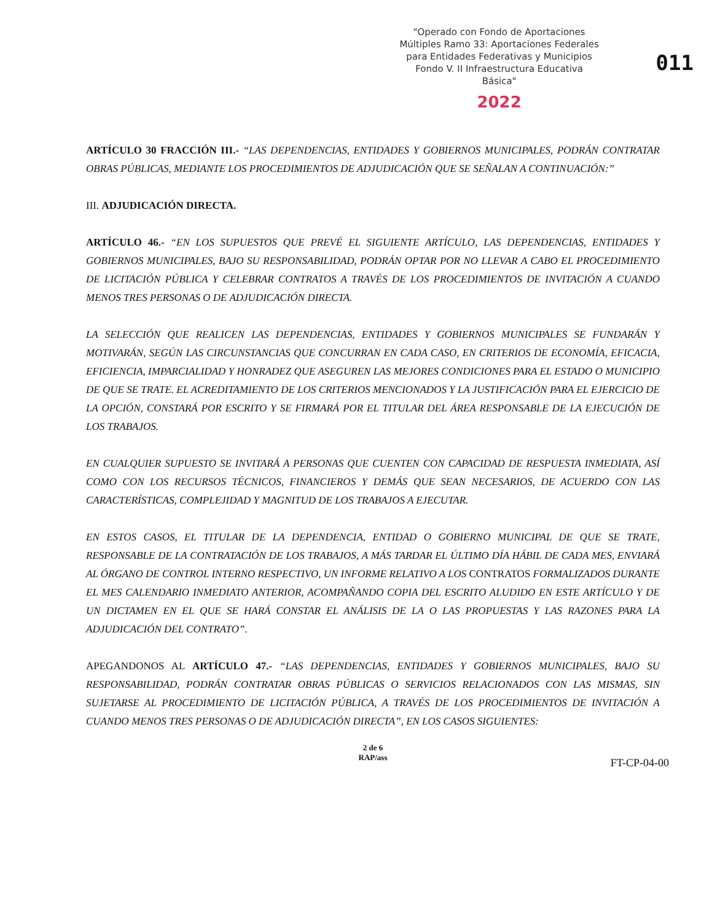"Operado con Fondo de Aportaciones
Múltiples Ramo 33: Aportaciones Federales
para Entidades Federativas y Municipios
Fondo V. II Infraestructura Educativa Básica"
2022
011
ARTÍCULO 30 FRACCIÓN III.- “LAS DEPENDENCIAS, ENTIDADES Y GOBIERNOS MUNICIPALES, PODRÁN CONTRATAR OBRAS PÚBLICAS, MEDIANTE LOS PROCEDIMIENTOS DE ADJUDICACIÓN QUE SE SEÑALAN A CONTINUACIÓN:”
III. ADJUDICACIÓN DIRECTA.
ARTÍCULO 46.- “EN LOS SUPUESTOS QUE PREVÉ EL SIGUIENTE ARTÍCULO, LAS DEPENDENCIAS, ENTIDADES Y GOBIERNOS MUNICIPALES, BAJO SU RESPONSABILIDAD, PODRÁN OPTAR POR NO LLEVAR A CABO EL PROCEDIMIENTO DE LICITACIÓN PÚBLICA Y CELEBRAR CONTRATOS A TRAVÉS DE LOS PROCEDIMIENTOS DE INVITACIÓN A CUANDO MENOS TRES PERSONAS O DE ADJUDICACIÓN DIRECTA.
LA SELECCIÓN QUE REALICEN LAS DEPENDENCIAS, ENTIDADES Y GOBIERNOS MUNICIPALES SE FUNDARÁN Y MOTIVARÁN, SEGÚN LAS CIRCUNSTANCIAS QUE CONCURRAN EN CADA CASO, EN CRITERIOS DE ECONOMÍA, EFICACIA, EFICIENCIA, IMPARCIALIDAD Y HONRADEZ QUE ASEGUREN LAS MEJORES CONDICIONES PARA EL ESTADO O MUNICIPIO DE QUE SE TRATE. EL ACREDITAMIENTO DE LOS CRITERIOS MENCIONADOS Y LA JUSTIFICACIÓN PARA EL EJERCICIO DE LA OPCIÓN, CONSTARÁ POR ESCRITO Y SE FIRMARÁ POR EL TITULAR DEL ÁREA RESPONSABLE DE LA EJECUCIÓN DE LOS TRABAJOS.
EN CUALQUIER SUPUESTO SE INVITARÁ A PERSONAS QUE CUENTEN CON CAPACIDAD DE RESPUESTA INMEDIATA, ASÍ COMO CON LOS RECURSOS TÉCNICOS, FINANCIEROS Y DEMÁS QUE SEAN NECESARIOS, DE ACUERDO CON LAS CARACTERÍSTICAS, COMPLEJIDAD Y MAGNITUD DE LOS TRABAJOS A EJECUTAR.
EN ESTOS CASOS, EL TITULAR DE LA DEPENDENCIA, ENTIDAD O GOBIERNO MUNICIPAL DE QUE SE TRATE, RESPONSABLE DE LA CONTRATACIÓN DE LOS TRABAJOS, A MÁS TARDAR EL ÚLTIMO DÍA HÁBIL DE CADA MES, ENVIARÁ AL ÓRGANO DE CONTROL INTERNO RESPECTIVO, UN INFORME RELATIVO A LOS CONTRATOS FORMALIZADOS DURANTE EL MES CALENDARIO INMEDIATO ANTERIOR, ACOMPAÑANDO COPIA DEL ESCRITO ALUDIDO EN ESTE ARTÍCULO Y DE UN DICTAMEN EN EL QUE SE HARÁ CONSTAR EL ANÁLISIS DE LA O LAS PROPUESTAS Y LAS RAZONES PARA LA ADJUDICACIÓN DEL CONTRATO”.
APEGANDONOS AL ARTÍCULO 47.- “LAS DEPENDENCIAS, ENTIDADES Y GOBIERNOS MUNICIPALES, BAJO SU RESPONSABILIDAD, PODRÁN CONTRATAR OBRAS PÚBLICAS O SERVICIOS RELACIONADOS CON LAS MISMAS, SIN SUJETARSE AL PROCEDIMIENTO DE LICITACIÓN PÚBLICA, A TRAVÉS DE LOS PROCEDIMIENTOS DE INVITACIÓN A CUANDO MENOS TRES PERSONAS O DE ADJUDICACIÓN DIRECTA”, EN LOS CASOS SIGUIENTES:
2 de 6
RAP/ass
FT-CP-04-00